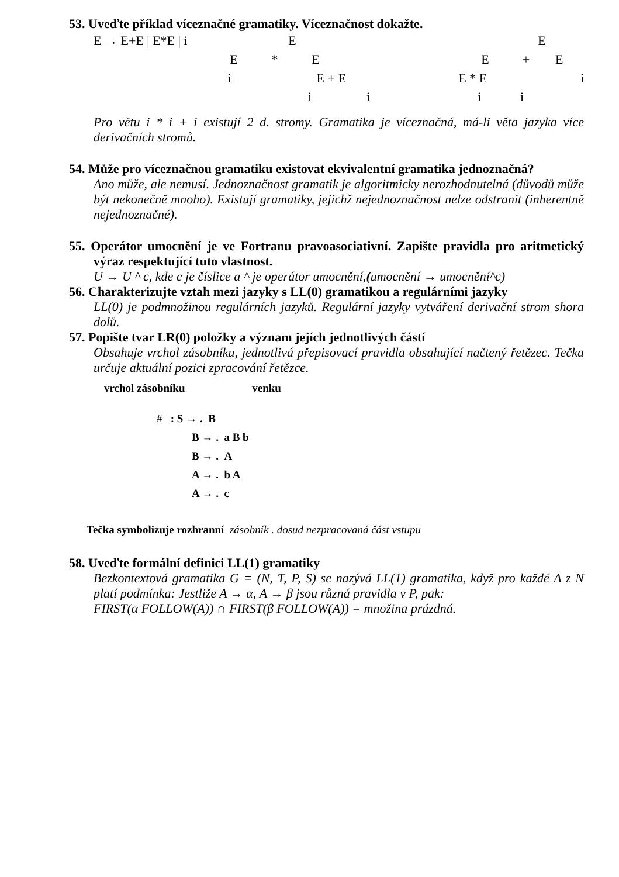53. Uveďte příklad víceznačné gramatiky. Víceznačnost dokažte.
E → E+E | E*E | i E E
E * E E + E
i E + E E * E i
i i i i
Pro větu i * i + i existují 2 d. stromy. Gramatika je víceznačná, má-li věta jazyka více derivačních stromů.
54. Může pro víceznačnou gramatiku existovat ekvivalentní gramatika jednoznačná?
Ano může, ale nemusí. Jednoznačnost gramatik je algoritmicky nerozhodnutelná (důvodů může být nekonečně mnoho). Existují gramatiky, jejichž nejednoznačnost nelze odstranit (inherentně nejednoznačné).
55. Operátor umocnění je ve Fortranu pravoasociativní. Zapište pravidla pro aritmetický výraz respektující tuto vlastnost.
U → U ^ c, kde c je číslice a ^ je operátor umocnění,(umocnění → umocnění^c)
56. Charakterizujte vztah mezi jazyky s LL(0) gramatikou a regulárními jazyky
LL(0) je podmnožinou regulárních jazyků. Regulární jazyky vytváření derivační strom shora dolů.
57. Popište tvar LR(0) položky a význam jejích jednotlivých částí
Obsahuje vrchol zásobníku, jednotlivá přepisovací pravidla obsahující načtený řetězec. Tečka určuje aktuální pozici zpracování řetězce.
vrchol zásobníku venku
# : S → . B
B → . a B b
B → . A
A → . b A
A → . c
Tečka symbolizuje rozhranní zásobník . dosud nezpracovaná část vstupu
58. Uveďte formální definici LL(1) gramatiky
Bezkontextová gramatika G = (N, T, P, S) se nazývá LL(1) gramatika, když pro každé A z N platí podmínka: Jestliže A → α, A → β jsou různá pravidla v P, pak:
FIRST(α FOLLOW(A)) ∩ FIRST(β FOLLOW(A)) = množina prázdná.